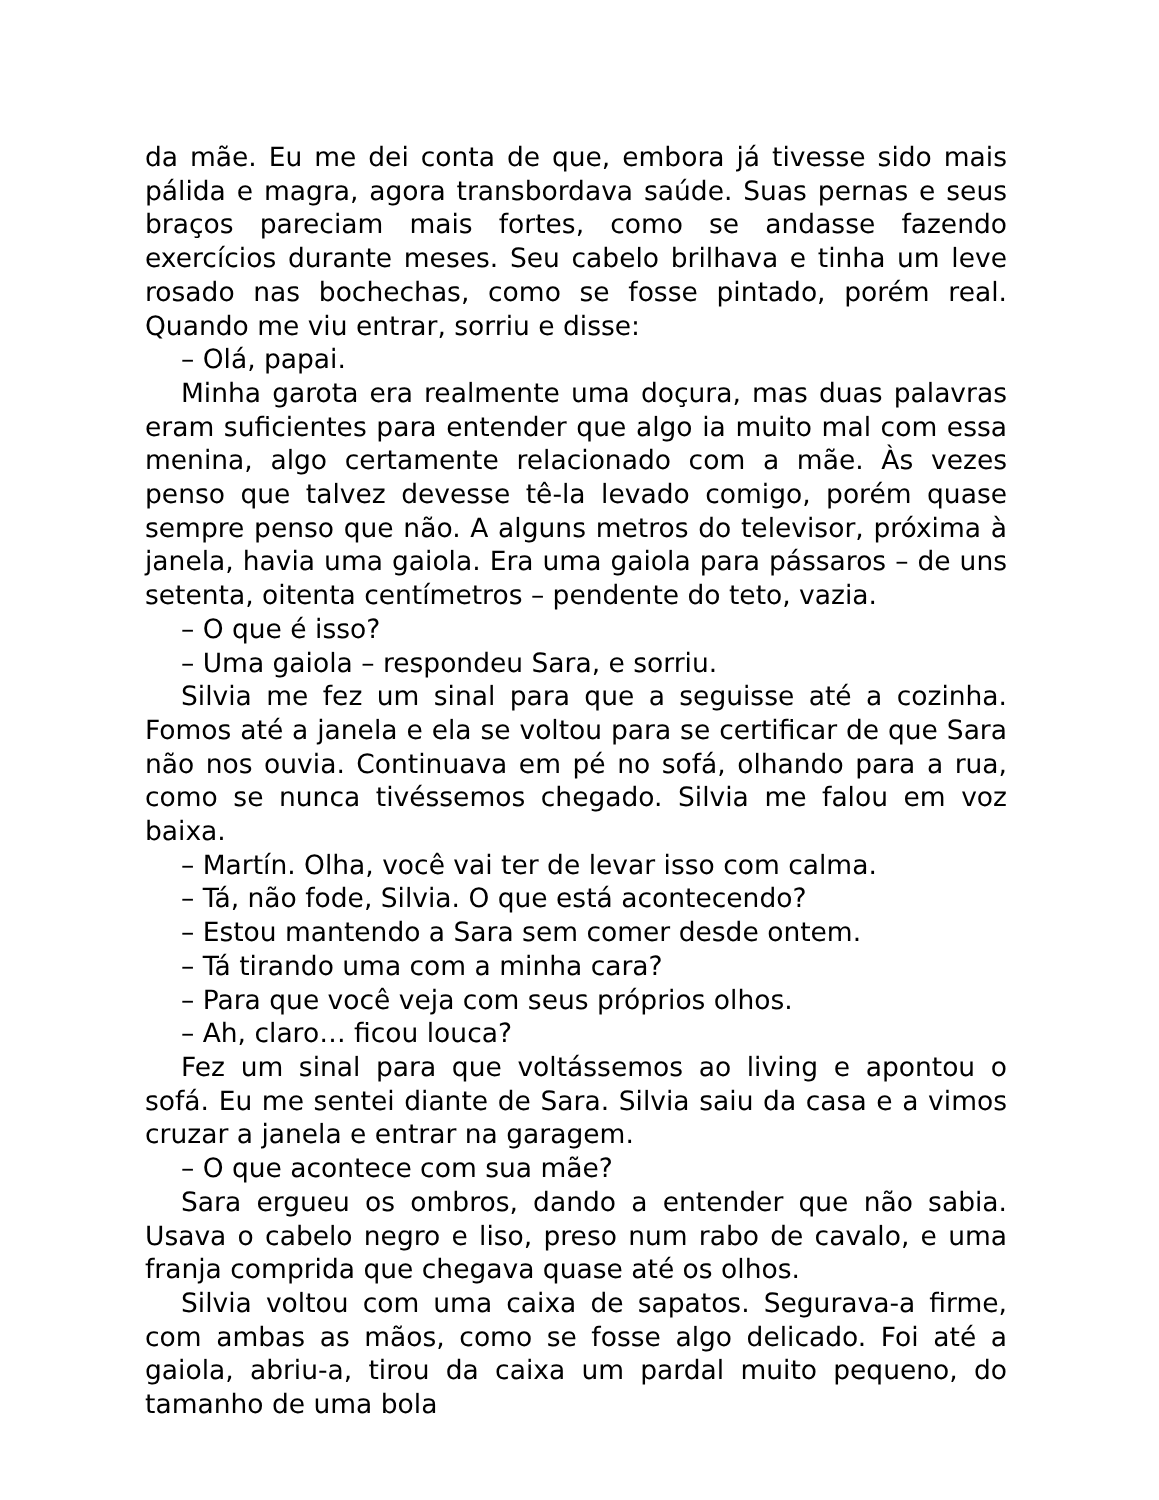da mãe. Eu me dei conta de que, embora já tivesse sido mais pálida e magra, agora transbordava saúde. Suas pernas e seus braços pareciam mais fortes, como se andasse fazendo exercícios durante meses. Seu cabelo brilhava e tinha um leve rosado nas bochechas, como se fosse pintado, porém real. Quando me viu entrar, sorriu e disse:
– Olá, papai.
Minha garota era realmente uma doçura, mas duas palavras eram suficientes para entender que algo ia muito mal com essa menina, algo certamente relacionado com a mãe. Às vezes penso que talvez devesse tê-la levado comigo, porém quase sempre penso que não. A alguns metros do televisor, próxima à janela, havia uma gaiola. Era uma gaiola para pássaros – de uns setenta, oitenta centímetros – pendente do teto, vazia.
– O que é isso?
– Uma gaiola – respondeu Sara, e sorriu.
Silvia me fez um sinal para que a seguisse até a cozinha. Fomos até a janela e ela se voltou para se certificar de que Sara não nos ouvia. Continuava em pé no sofá, olhando para a rua, como se nunca tivéssemos chegado. Silvia me falou em voz baixa.
– Martín. Olha, você vai ter de levar isso com calma.
– Tá, não fode, Silvia. O que está acontecendo?
– Estou mantendo a Sara sem comer desde ontem.
– Tá tirando uma com a minha cara?
– Para que você veja com seus próprios olhos.
– Ah, claro… ficou louca?
Fez um sinal para que voltássemos ao living e apontou o sofá. Eu me sentei diante de Sara. Silvia saiu da casa e a vimos cruzar a janela e entrar na garagem.
– O que acontece com sua mãe?
Sara ergueu os ombros, dando a entender que não sabia. Usava o cabelo negro e liso, preso num rabo de cavalo, e uma franja comprida que chegava quase até os olhos.
Silvia voltou com uma caixa de sapatos. Segurava-a firme, com ambas as mãos, como se fosse algo delicado. Foi até a gaiola, abriu-a, tirou da caixa um pardal muito pequeno, do tamanho de uma bola